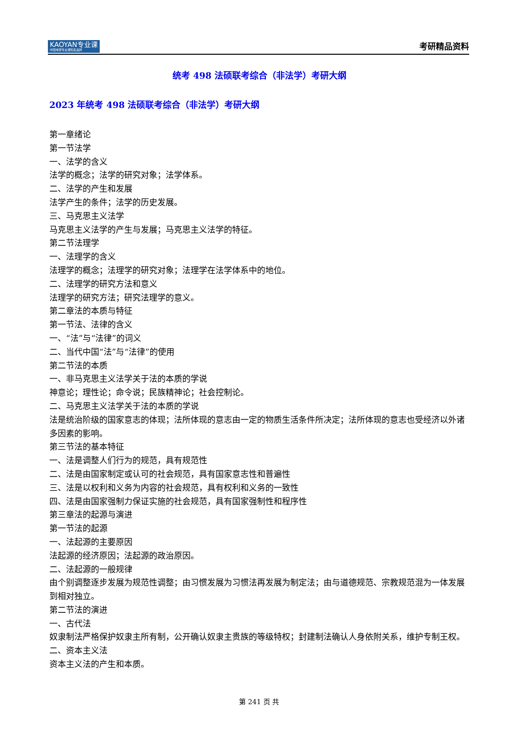KAOYAN专业课
中国考研专业课知名品牌
考研精品资料
统考 498 法硕联考综合（非法学）考研大纲
2023 年统考 498 法硕联考综合（非法学）考研大纲
第一章绪论
第一节法学
一、法学的含义
法学的概念；法学的研究对象；法学体系。
二、法学的产生和发展
法学产生的条件；法学的历史发展。
三、马克思主义法学
马克思主义法学的产生与发展；马克思主义法学的特征。
第二节法理学
一、法理学的含义
法理学的概念；法理学的研究对象；法理学在法学体系中的地位。
二、法理学的研究方法和意义
法理学的研究方法；研究法理学的意义。
第二章法的本质与特征
第一节法、法律的含义
一、“法”与“法律”的词义
二、当代中国“法”与“法律”的使用
第二节法的本质
一、非马克思主义法学关于法的本质的学说
神意论；理性论；命令说；民族精神论；社会控制论。
二、马克思主义法学关于法的本质的学说
法是统治阶级的国家意志的体现；法所体现的意志由一定的物质生活条件所决定；法所体现的意志也受经济以外诸多因素的影响。
第三节法的基本特征
一、法是调整人们行为的规范，具有规范性
二、法是由国家制定或认可的社会规范，具有国家意志性和普遍性
三、法是以权利和义务为内容的社会规范，具有权利和义务的一致性
四、法是由国家强制力保证实施的社会规范，具有国家强制性和程序性
第三章法的起源与演进
第一节法的起源
一、法起源的主要原因
法起源的经济原因；法起源的政治原因。
二、法起源的一般规律
由个别调整逐步发展为规范性调整；由习惯发展为习惯法再发展为制定法；由与道德规范、宗教规范混为一体发展到相对独立。
第二节法的演进
一、古代法
奴隶制法严格保护奴隶主所有制，公开确认奴隶主贵族的等级特权；封建制法确认人身依附关系，维护专制王权。
二、资本主义法
资本主义法的产生和本质。
第 241 页 共